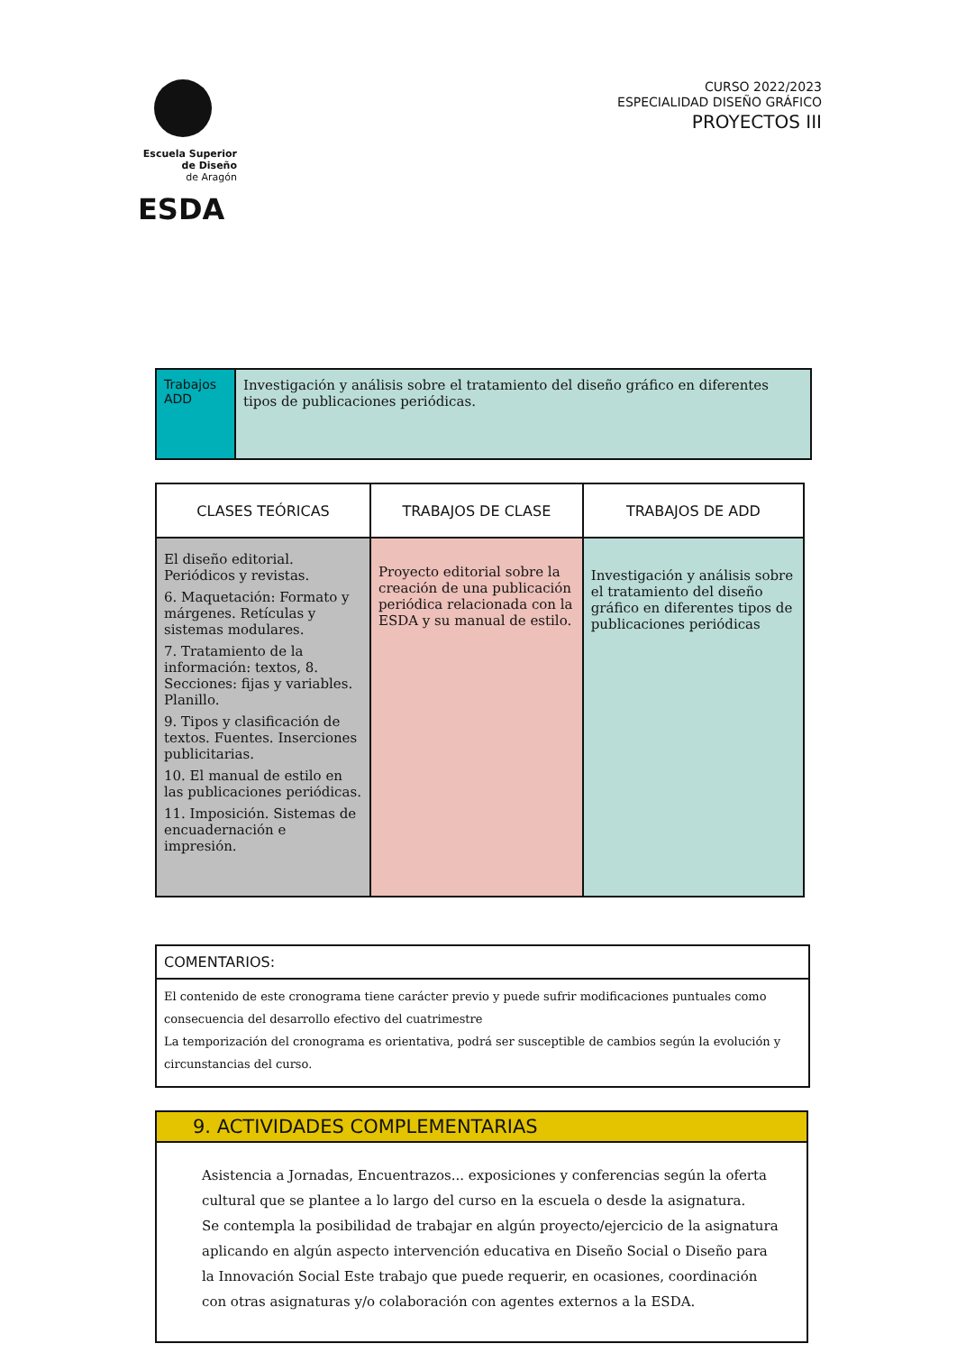Escuela Superior
de Diseño
de Aragón
ESDA
CURSO 2022/2023
ESPECIALIDAD DISEÑO GRÁFICO
PROYECTOS III
| Trabajos ADD | Investigación y análisis sobre el tratamiento del diseño gráfico en diferentes tipos de publicaciones periódicas. |
| CLASES TEÓRICAS | TRABAJOS DE CLASE | TRABAJOS DE ADD |
| --- | --- | --- |
| El diseño editorial. Periódicos y revistas. 6. Maquetación: Formato y márgenes. Retículas y sistemas modulares. 7. Tratamiento de la información: textos, 8. Secciones: fijas y variables. Planillo. 9. Tipos y clasificación de textos. Fuentes. Inserciones publicitarias. 10. El manual de estilo en las publicaciones periódicas. 11. Imposición. Sistemas de encuadernación e impresión. | Proyecto editorial sobre la creación de una publicación periódica relacionada con la ESDA y su manual de estilo. | Investigación y análisis sobre el tratamiento del diseño gráfico en diferentes tipos de publicaciones periódicas |
| COMENTARIOS: |
| --- |
| El contenido de este cronograma tiene carácter previo y puede sufrir modificaciones puntuales como consecuencia del desarrollo efectivo del cuatrimestre La temporización del cronograma es orientativa, podrá ser susceptible de cambios según la evolución y circunstancias del curso. |
| 9. ACTIVIDADES COMPLEMENTARIAS |
| --- |
| Asistencia a Jornadas, Encuentrazos... exposiciones y conferencias según la oferta cultural que se plantee a lo largo del curso en la escuela o desde la asignatura. Se contempla la posibilidad de trabajar en algún proyecto/ejercicio de la asignatura aplicando en algún aspecto intervención educativa en Diseño Social o Diseño para la Innovación Social Este trabajo que puede requerir, en ocasiones, coordinación con otras asignaturas y/o colaboración con agentes externos a la ESDA. |